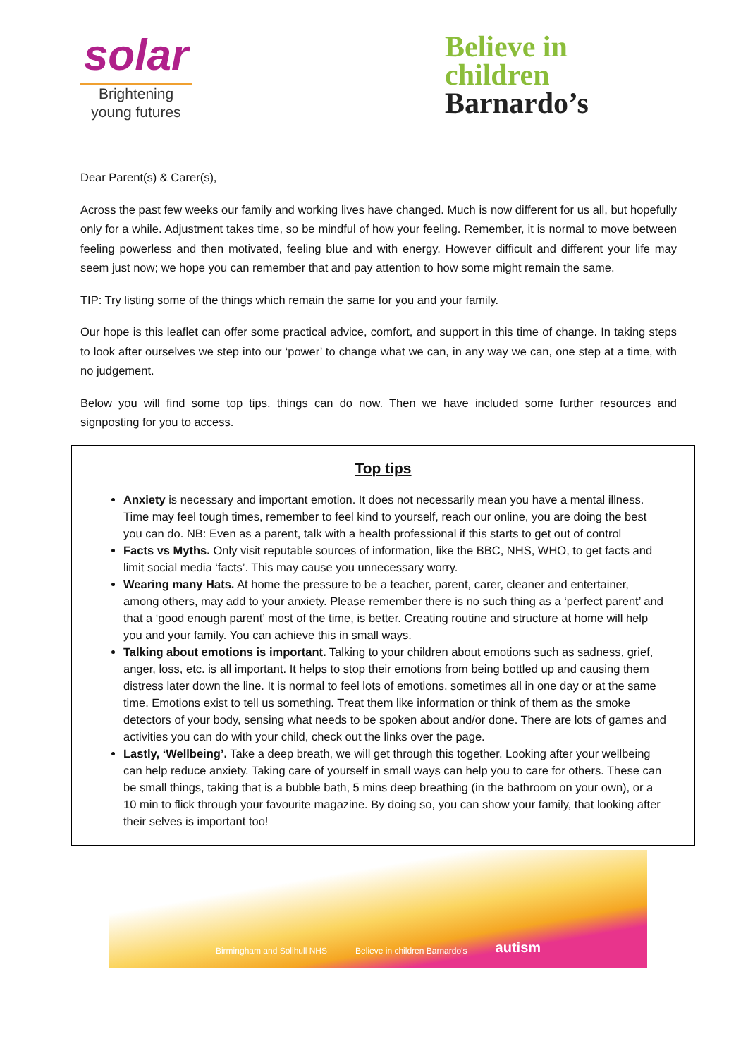solar
Brightening
young futures
Believe in
children
Barnardo’s
Dear Parent(s) & Carer(s),
Across the past few weeks our family and working lives have changed. Much is now different for us all, but hopefully only for a while. Adjustment takes time, so be mindful of how your feeling. Remember, it is normal to move between feeling powerless and then motivated, feeling blue and with energy. However difficult and different your life may seem just now; we hope you can remember that and pay attention to how some might remain the same.
TIP: Try listing some of the things which remain the same for you and your family.
Our hope is this leaflet can offer some practical advice, comfort, and support in this time of change. In taking steps to look after ourselves we step into our ‘power’ to change what we can, in any way we can, one step at a time, with no judgement.
Below you will find some top tips, things can do now. Then we have included some further resources and signposting for you to access.
Top tips
Anxiety is necessary and important emotion. It does not necessarily mean you have a mental illness. Time may feel tough times, remember to feel kind to yourself, reach our online, you are doing the best you can do. NB: Even as a parent, talk with a health professional if this starts to get out of control
Facts vs Myths. Only visit reputable sources of information, like the BBC, NHS, WHO, to get facts and limit social media ‘facts’. This may cause you unnecessary worry.
Wearing many Hats. At home the pressure to be a teacher, parent, carer, cleaner and entertainer, among others, may add to your anxiety. Please remember there is no such thing as a ‘perfect parent’ and that a ‘good enough parent’ most of the time, is better. Creating routine and structure at home will help you and your family. You can achieve this in small ways.
Talking about emotions is important. Talking to your children about emotions such as sadness, grief, anger, loss, etc. is all important. It helps to stop their emotions from being bottled up and causing them distress later down the line. It is normal to feel lots of emotions, sometimes all in one day or at the same time. Emotions exist to tell us something. Treat them like information or think of them as the smoke detectors of your body, sensing what needs to be spoken about and/or done. There are lots of games and activities you can do with your child, check out the links over the page.
Lastly, ‘Wellbeing’. Take a deep breath, we will get through this together. Looking after your wellbeing can help reduce anxiety. Taking care of yourself in small ways can help you to care for others. These can be small things, taking that is a bubble bath, 5 mins deep breathing (in the bathroom on your own), or a 10 min to flick through your favourite magazine. By doing so, you can show your family, that looking after their selves is important too!
Birmingham and Solihull NHS Believe in children Barnardo’s autism